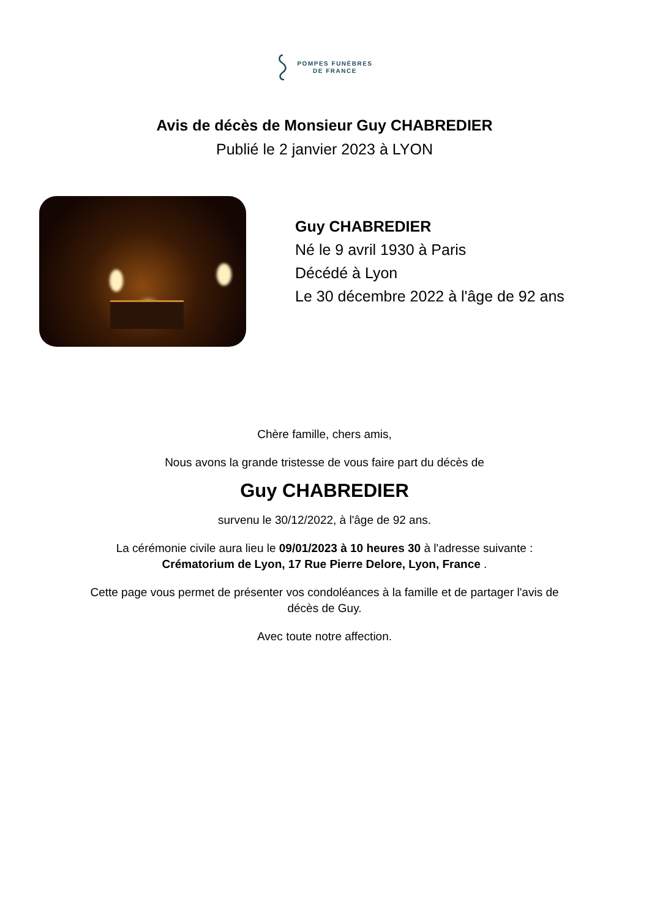POMPES FUNÈBRES
DE FRANCE
Avis de décès de Monsieur Guy CHABREDIER
Publié le 2 janvier 2023 à LYON
Guy CHABREDIER
Né le 9 avril 1930 à Paris
Décédé à Lyon
Le 30 décembre 2022 à l'âge de 92 ans
Chère famille, chers amis,
Nous avons la grande tristesse de vous faire part du décès de
Guy CHABREDIER
survenu le 30/12/2022, à l'âge de 92 ans.
La cérémonie civile aura lieu le 09/01/2023 à 10 heures 30 à l'adresse suivante :
Crématorium de Lyon, 17 Rue Pierre Delore, Lyon, France .
Cette page vous permet de présenter vos condoléances à la famille et de partager l'avis de
décès de Guy.
Avec toute notre affection.